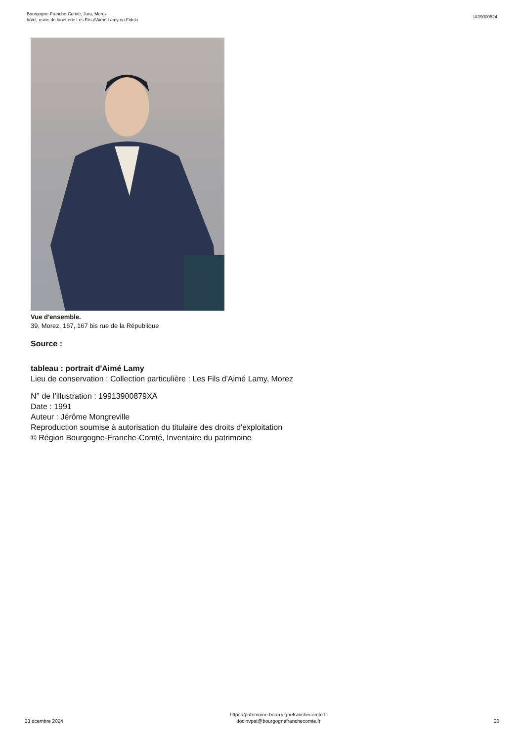Bourgogne-Franche-Comté, Jura, Morez
hôtel, usine de lunetterie Les Fils d'Aimé Lamy ou Fidela
IA39000524
Vue d'ensemble.
39, Morez, 167, 167 bis rue de la République
Source :
tableau : portrait d'Aimé Lamy
Lieu de conservation : Collection particulière : Les Fils d'Aimé Lamy, Morez
N° de l’illustration : 19913900879XA
Date : 1991
Auteur : Jérôme Mongreville
Reproduction soumise à autorisation du titulaire des droits d'exploitation
© Région Bourgogne-Franche-Comté, Inventaire du patrimoine
23 dcembre 2024
https://patrimoine.bourgognefranchecomte.fr
docinvpat@bourgognefranchecomte.fr
20